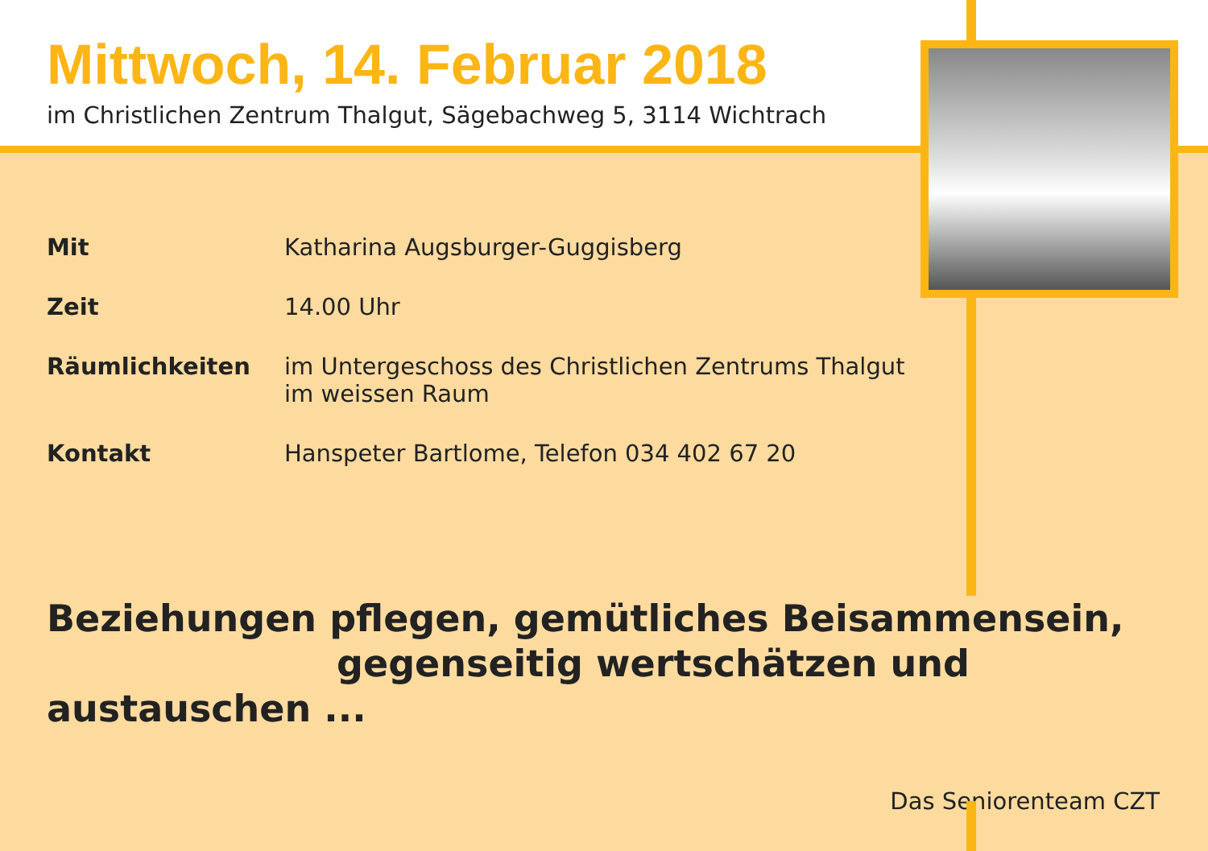Mittwoch, 14. Februar 2018
im Christlichen Zentrum Thalgut, Sägebachweg 5, 3114 Wichtrach
| Mit | Katharina Augsburger-Guggisberg |
| Zeit | 14.00 Uhr |
| Räumlichkeiten | im Untergeschoss des Christlichen Zentrums Thalgut im weissen Raum |
| Kontakt | Hanspeter Bartlome, Telefon 034 402 67 20 |
Beziehungen pflegen, gemütliches Beisammensein,
gegenseitig wertschätzen und austauschen ...
Das Seniorenteam CZT